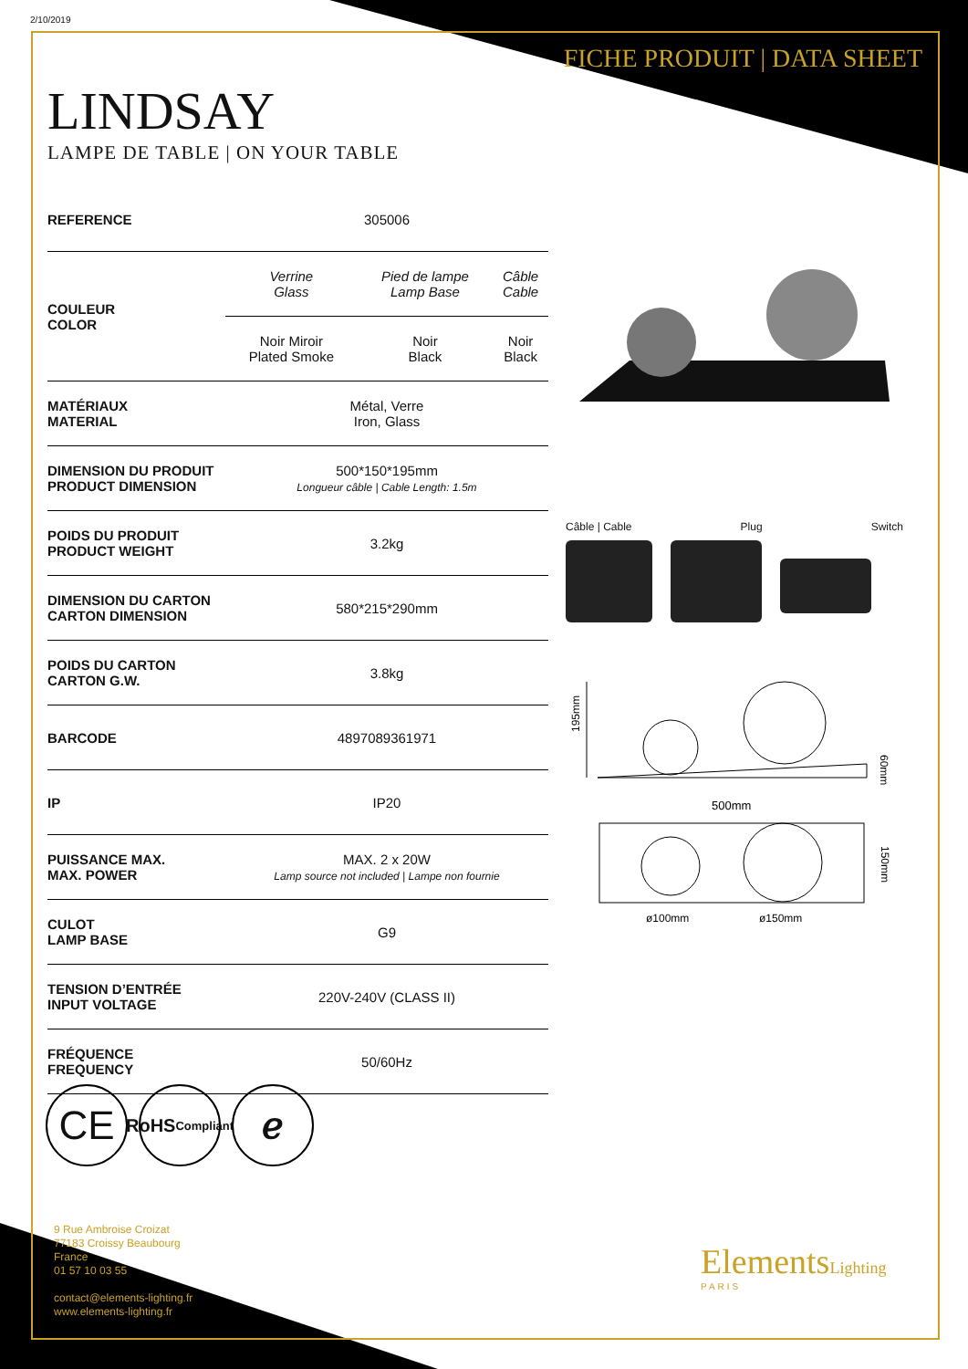2/10/2019
FICHE PRODUIT | DATA SHEET
LINDSAY
LAMPE DE TABLE | ON YOUR TABLE
| REFERENCE | 305006 | | |
| COULEUR COLOR | Verrine Glass | Pied de lampe Lamp Base | Câble Cable |
| | Noir Miroir Plated Smoke | Noir Black | Noir Black |
| MATÉRIAUX MATERIAL | Métal, Verre Iron, Glass | | |
| DIMENSION DU PRODUIT PRODUCT DIMENSION | 500*150*195mm Longueur câble / Cable Length: 1.5m | | |
| POIDS DU PRODUIT PRODUCT WEIGHT | 3.2kg | | |
| DIMENSION DU CARTON CARTON DIMENSION | 580*215*290mm | | |
| POIDS DU CARTON CARTON G.W. | 3.8kg | | |
| BARCODE | 4897089361971 | | |
| IP | IP20 | | |
| PUISSANCE MAX. MAX. POWER | MAX. 2 x 20W Lamp source not included / Lampe non fournie | | |
| CULOT LAMP BASE | G9 | | |
| TENSION D’ENTRÉE INPUT VOLTAGE | 220V-240V (CLASS II) | | |
| FRÉQUENCE FREQUENCY | 50/60Hz | | |
Câble | Cable Plug Switch
195mm
60mm
500mm
150mm
ø100mm
ø150mm
CE
RoHS
Compliant
ℯ
9 Rue Ambroise Croizat
77183 Croissy Beaubourg
France
01 57 10 03 55
contact@elements-lighting.fr
www.elements-lighting.fr
ElementsLighting
PARIS